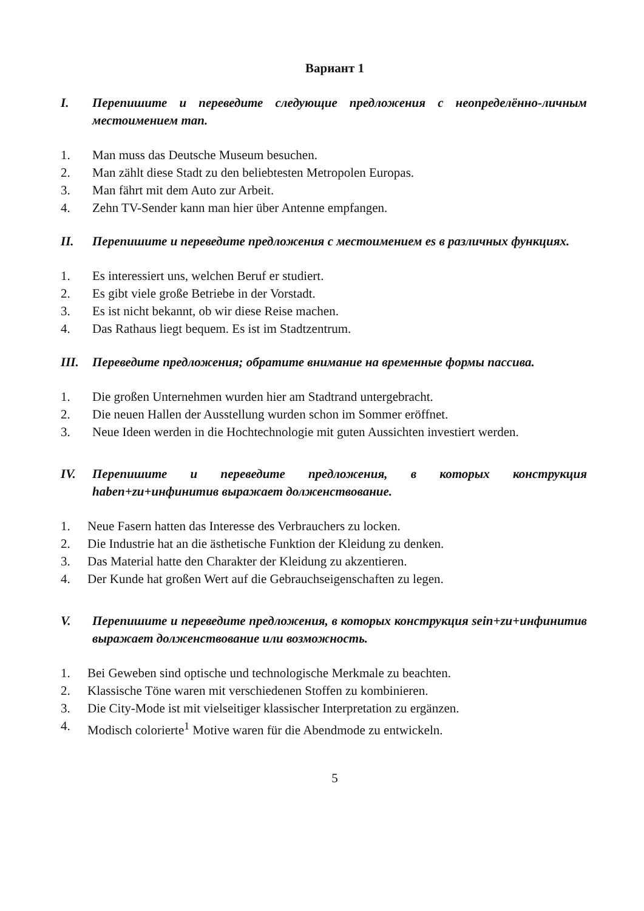Вариант 1
I. Перепишите и переведите следующие предложения с неопределённо-личным местоимением man.
1. Man muss das Deutsche Museum besuchen.
2. Man zählt diese Stadt zu den beliebtesten Metropolen Europas.
3. Man fährt mit dem Auto zur Arbeit.
4. Zehn TV-Sender kann man hier über Antenne empfangen.
II. Перепишите и переведите предложения с местоимением es в различных функциях.
1. Es interessiert uns, welchen Beruf er studiert.
2. Es gibt viele große Betriebe in der Vorstadt.
3. Es ist nicht bekannt, ob wir diese Reise machen.
4. Das Rathaus liegt bequem. Es ist im Stadtzentrum.
III. Переведите предложения; обратите внимание на временные формы пассива.
1. Die großen Unternehmen wurden hier am Stadtrand untergebracht.
2. Die neuen Hallen der Ausstellung wurden schon im Sommer eröffnet.
3. Neue Ideen werden in die Hochtechnologie mit guten Aussichten investiert werden.
IV. Перепишите и переведите предложения, в которых конструкция haben+zu+инфинитив выражает долженствование.
1. Neue Fasern hatten das Interesse des Verbrauchers zu locken.
2. Die Industrie hat an die ästhetische Funktion der Kleidung zu denken.
3. Das Material hatte den Charakter der Kleidung zu akzentieren.
4. Der Kunde hat großen Wert auf die Gebrauchseigenschaften zu legen.
V. Перепишите и переведите предложения, в которых конструкция sein+zu+инфинитив выражает долженствование или возможность.
1. Bei Geweben sind optische und technologische Merkmale zu beachten.
2. Klassische Töne waren mit verschiedenen Stoffen zu kombinieren.
3. Die City-Mode ist mit vielseitiger klassischer Interpretation zu ergänzen.
4. Modisch colorierte<sup>1</sup> Motive waren für die Abendmode zu entwickeln.
5